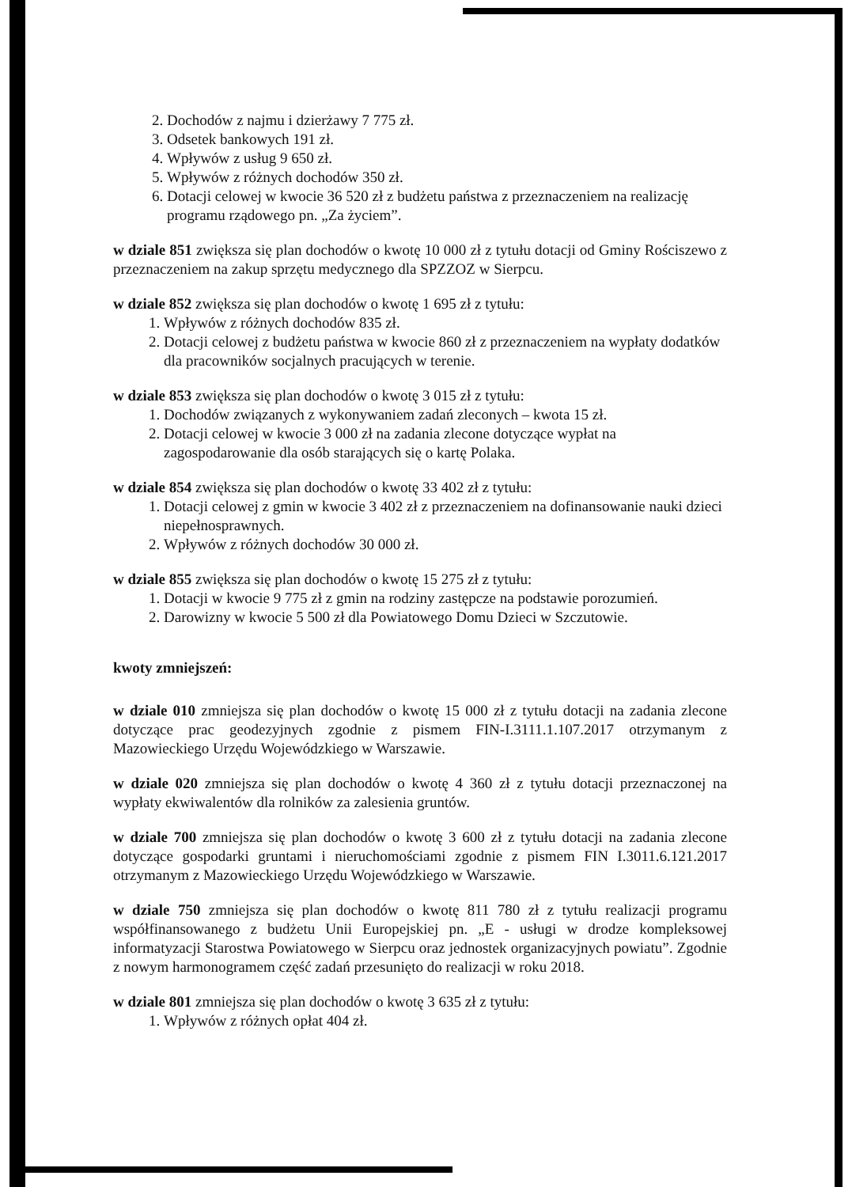2. Dochodów z najmu i dzierżawy 7 775 zł.
3. Odsetek bankowych 191 zł.
4. Wpływów z usług 9 650 zł.
5. Wpływów z różnych dochodów 350 zł.
6. Dotacji celowej w kwocie 36 520 zł z budżetu państwa z przeznaczeniem na realizację programu rządowego pn. „Za życiem”.
w dziale 851 zwiększa się plan dochodów o kwotę 10 000 zł z tytułu dotacji od Gminy Rościszewo z przeznaczeniem na zakup sprzętu medycznego dla SPZZOZ w Sierpcu.
w dziale 852 zwiększa się plan dochodów o kwotę 1 695 zł z tytułu:
1. Wpływów z różnych dochodów 835 zł.
2. Dotacji celowej z budżetu państwa w kwocie 860 zł z przeznaczeniem na wypłaty dodatków dla pracowników socjalnych pracujących w terenie.
w dziale 853 zwiększa się plan dochodów o kwotę 3 015 zł z tytułu:
1. Dochodów związanych z wykonywaniem zadań zleconych – kwota 15 zł.
2. Dotacji celowej w kwocie 3 000 zł na zadania zlecone dotyczące wypłat na zagospodarowanie dla osób starających się o kartę Polaka.
w dziale 854 zwiększa się plan dochodów o kwotę 33 402 zł z tytułu:
1. Dotacji celowej z gmin w kwocie 3 402 zł z przeznaczeniem na dofinansowanie nauki dzieci niepełnosprawnych.
2. Wpływów z różnych dochodów 30 000 zł.
w dziale 855 zwiększa się plan dochodów o kwotę 15 275 zł z tytułu:
1. Dotacji w kwocie 9 775 zł z gmin na rodziny zastępcze na podstawie porozumień.
2. Darowizny w kwocie 5 500 zł dla Powiatowego Domu Dzieci w Szczutowie.
kwoty zmniejszeń:
w dziale 010 zmniejsza się plan dochodów o kwotę 15 000 zł z tytułu dotacji na zadania zlecone dotyczące prac geodezyjnych zgodnie z pismem FIN-I.3111.1.107.2017 otrzymanym z Mazowieckiego Urzędu Wojewódzkiego w Warszawie.
w dziale 020 zmniejsza się plan dochodów o kwotę 4 360 zł z tytułu dotacji przeznaczonej na wypłaty ekwiwalentów dla rolników za zalesienia gruntów.
w dziale 700 zmniejsza się plan dochodów o kwotę 3 600 zł z tytułu dotacji na zadania zlecone dotyczące gospodarki gruntami i nieruchomościami zgodnie z pismem FIN I.3011.6.121.2017 otrzymanym z Mazowieckiego Urzędu Wojewódzkiego w Warszawie.
w dziale 750 zmniejsza się plan dochodów o kwotę 811 780 zł z tytułu realizacji programu współfinansowanego z budżetu Unii Europejskiej pn. „E - usługi w drodze kompleksowej informatyzacji Starostwa Powiatowego w Sierpcu oraz jednostek organizacyjnych powiatu”. Zgodnie z nowym harmonogramem część zadań przesunięto do realizacji w roku 2018.
w dziale 801 zmniejsza się plan dochodów o kwotę 3 635 zł z tytułu:
1. Wpływów z różnych opłat 404 zł.